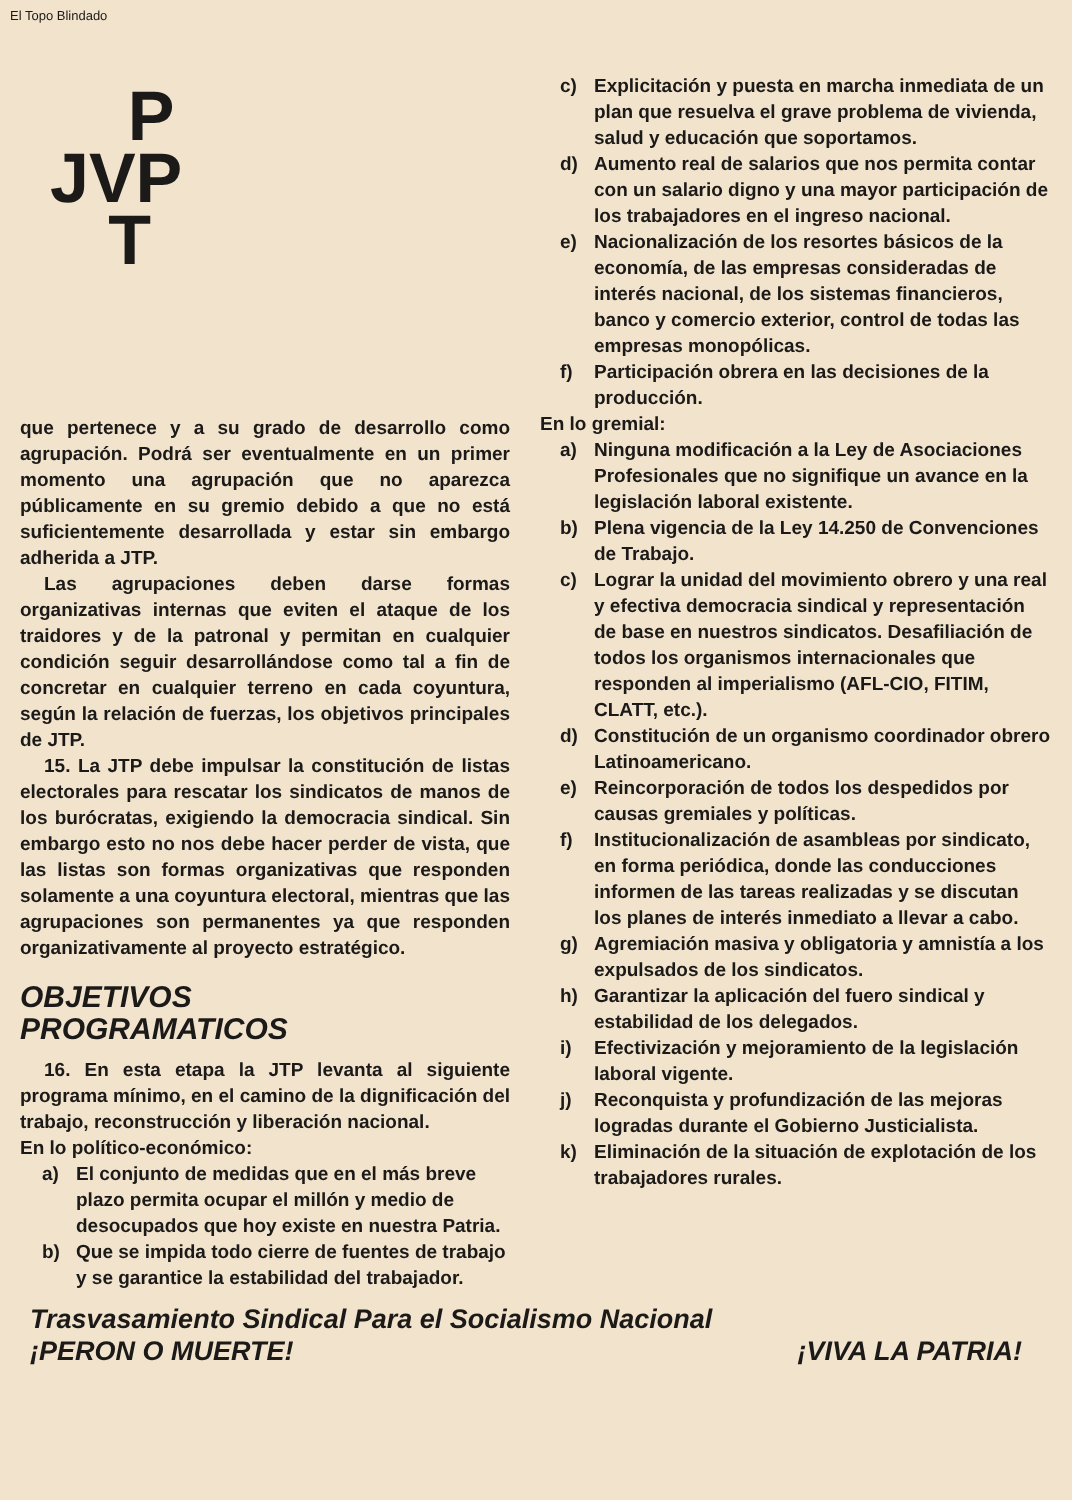El Topo Blindado
P
JVP
T
que pertenece y a su grado de desarrollo como agrupación. Podrá ser eventualmente en un primer momento una agrupación que no aparezca públicamente en su gremio debido a que no está suficientemente desarrollada y estar sin embargo adherida a JTP.
Las agrupaciones deben darse formas organizativas internas que eviten el ataque de los traidores y de la patronal y permitan en cualquier condición seguir desarrollándose como tal a fin de concretar en cualquier terreno en cada coyuntura, según la relación de fuerzas, los objetivos principales de JTP.
15. La JTP debe impulsar la constitución de listas electorales para rescatar los sindicatos de manos de los burócratas, exigiendo la democracia sindical. Sin embargo esto no nos debe hacer perder de vista, que las listas son formas organizativas que responden solamente a una coyuntura electoral, mientras que las agrupaciones son permanentes ya que responden organizativamente al proyecto estratégico.
OBJETIVOS
PROGRAMATICOS
16. En esta etapa la JTP levanta al siguiente programa mínimo, en el camino de la dignificación del trabajo, reconstrucción y liberación nacional.
En lo político-económico:
a) El conjunto de medidas que en el más breve plazo permita ocupar el millón y medio de desocupados que hoy existe en nuestra Patria.
b) Que se impida todo cierre de fuentes de trabajo y se garantice la estabilidad del trabajador.
c) Explicitación y puesta en marcha inmediata de un plan que resuelva el grave problema de vivienda, salud y educación que soportamos.
d) Aumento real de salarios que nos permita contar con un salario digno y una mayor participación de los trabajadores en el ingreso nacional.
e) Nacionalización de los resortes básicos de la economía, de las empresas consideradas de interés nacional, de los sistemas financieros, banco y comercio exterior, control de todas las empresas monopólicas.
f) Participación obrera en las decisiones de la producción.
En lo gremial:
a) Ninguna modificación a la Ley de Asociaciones Profesionales que no signifique un avance en la legislación laboral existente.
b) Plena vigencia de la Ley 14.250 de Convenciones de Trabajo.
c) Lograr la unidad del movimiento obrero y una real y efectiva democracia sindical y representación de base en nuestros sindicatos. Desafiliación de todos los organismos internacionales que responden al imperialismo (AFL-CIO, FITIM, CLATT, etc.).
d) Constitución de un organismo coordinador obrero Latinoamericano.
e) Reincorporación de todos los despedidos por causas gremiales y políticas.
f) Institucionalización de asambleas por sindicato, en forma periódica, donde las conducciones informen de las tareas realizadas y se discutan los planes de interés inmediato a llevar a cabo.
g) Agremiación masiva y obligatoria y amnistía a los expulsados de los sindicatos.
h) Garantizar la aplicación del fuero sindical y estabilidad de los delegados.
i) Efectivización y mejoramiento de la legislación laboral vigente.
j) Reconquista y profundización de las mejoras logradas durante el Gobierno Justicialista.
k) Eliminación de la situación de explotación de los trabajadores rurales.
Trasvasamiento Sindical Para el Socialismo Nacional
¡PERON O MUERTE! ¡VIVA LA PATRIA!